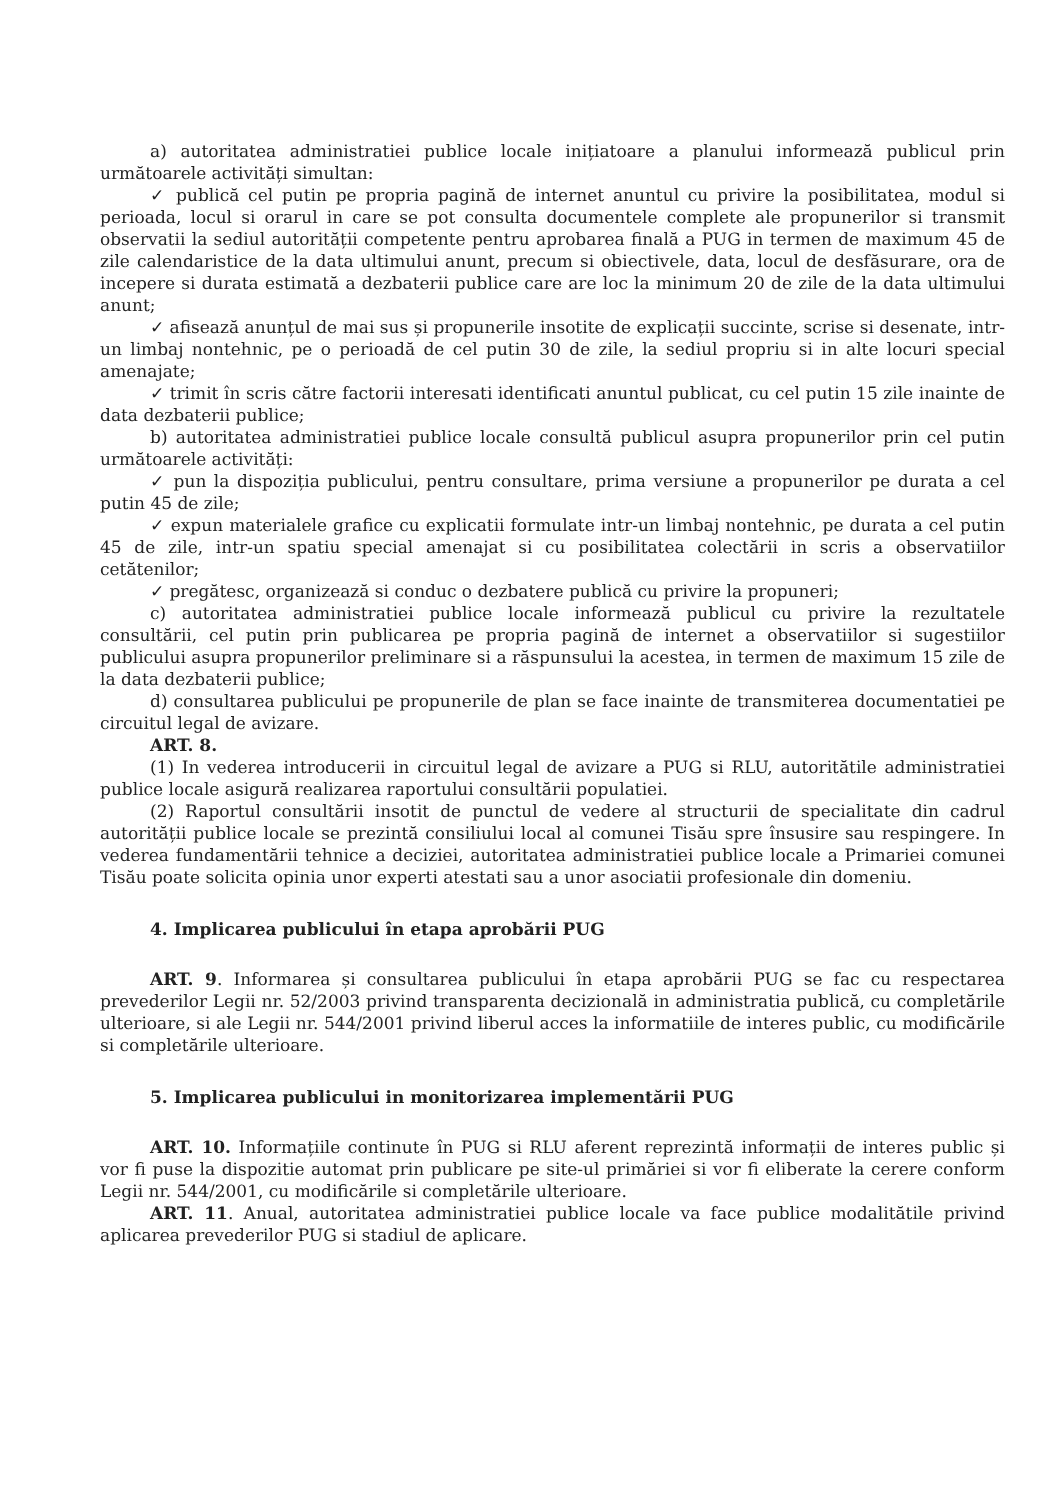a) autoritatea administratiei publice locale inițiatoare a planului informează publicul prin următoarele activități simultan:
✓ publică cel putin pe propria pagină de internet anuntul cu privire la posibilitatea, modul si perioada, locul si orarul in care se pot consulta documentele complete ale propunerilor si transmit observatii la sediul autorității competente pentru aprobarea finală a PUG in termen de maximum 45 de zile calendaristice de la data ultimului anunt, precum si obiectivele, data, locul de desfăsurare, ora de incepere si durata estimată a dezbaterii publice care are loc la minimum 20 de zile de la data ultimului anunt;
✓ afisează anunțul de mai sus și propunerile insotite de explicații succinte, scrise si desenate, intr-un limbaj nontehnic, pe o perioadă de cel putin 30 de zile, la sediul propriu si in alte locuri special amenajate;
✓ trimit în scris către factorii interesati identificati anuntul publicat, cu cel putin 15 zile inainte de data dezbaterii publice;
b) autoritatea administratiei publice locale consultă publicul asupra propunerilor prin cel putin următoarele activități:
✓ pun la dispoziția publicului, pentru consultare, prima versiune a propunerilor pe durata a cel putin 45 de zile;
✓ expun materialele grafice cu explicatii formulate intr-un limbaj nontehnic, pe durata a cel putin 45 de zile, intr-un spatiu special amenajat si cu posibilitatea colectării in scris a observatiilor cetătenilor;
✓ pregătesc, organizează si conduc o dezbatere publică cu privire la propuneri;
c) autoritatea administratiei publice locale informează publicul cu privire la rezultatele consultării, cel putin prin publicarea pe propria pagină de internet a observatiilor si sugestiilor publicului asupra propunerilor preliminare si a răspunsului la acestea, in termen de maximum 15 zile de la data dezbaterii publice;
d) consultarea publicului pe propunerile de plan se face inainte de transmiterea documentatiei pe circuitul legal de avizare.
ART. 8.
(1) In vederea introducerii in circuitul legal de avizare a PUG si RLU, autoritătile administratiei publice locale asigură realizarea raportului consultării populatiei.
(2) Raportul consultării insotit de punctul de vedere al structurii de specialitate din cadrul autorității publice locale se prezintă consiliului local al comunei Tisău spre însusire sau respingere. In vederea fundamentării tehnice a deciziei, autoritatea administratiei publice locale a Primariei comunei Tisău poate solicita opinia unor experti atestati sau a unor asociatii profesionale din domeniu.
4. Implicarea publicului în etapa aprobării PUG
ART. 9. Informarea și consultarea publicului în etapa aprobării PUG se fac cu respectarea prevederilor Legii nr. 52/2003 privind transparenta decizională in administratia publică, cu completările ulterioare, si ale Legii nr. 544/2001 privind liberul acces la informatiile de interes public, cu modificările si completările ulterioare.
5. Implicarea publicului in monitorizarea implementării PUG
ART. 10. Informațiile continute în PUG si RLU aferent reprezintă informații de interes public și vor fi puse la dispozitie automat prin publicare pe site-ul primăriei si vor fi eliberate la cerere conform Legii nr. 544/2001, cu modificările si completările ulterioare.
ART. 11. Anual, autoritatea administratiei publice locale va face publice modalitătile privind aplicarea prevederilor PUG si stadiul de aplicare.